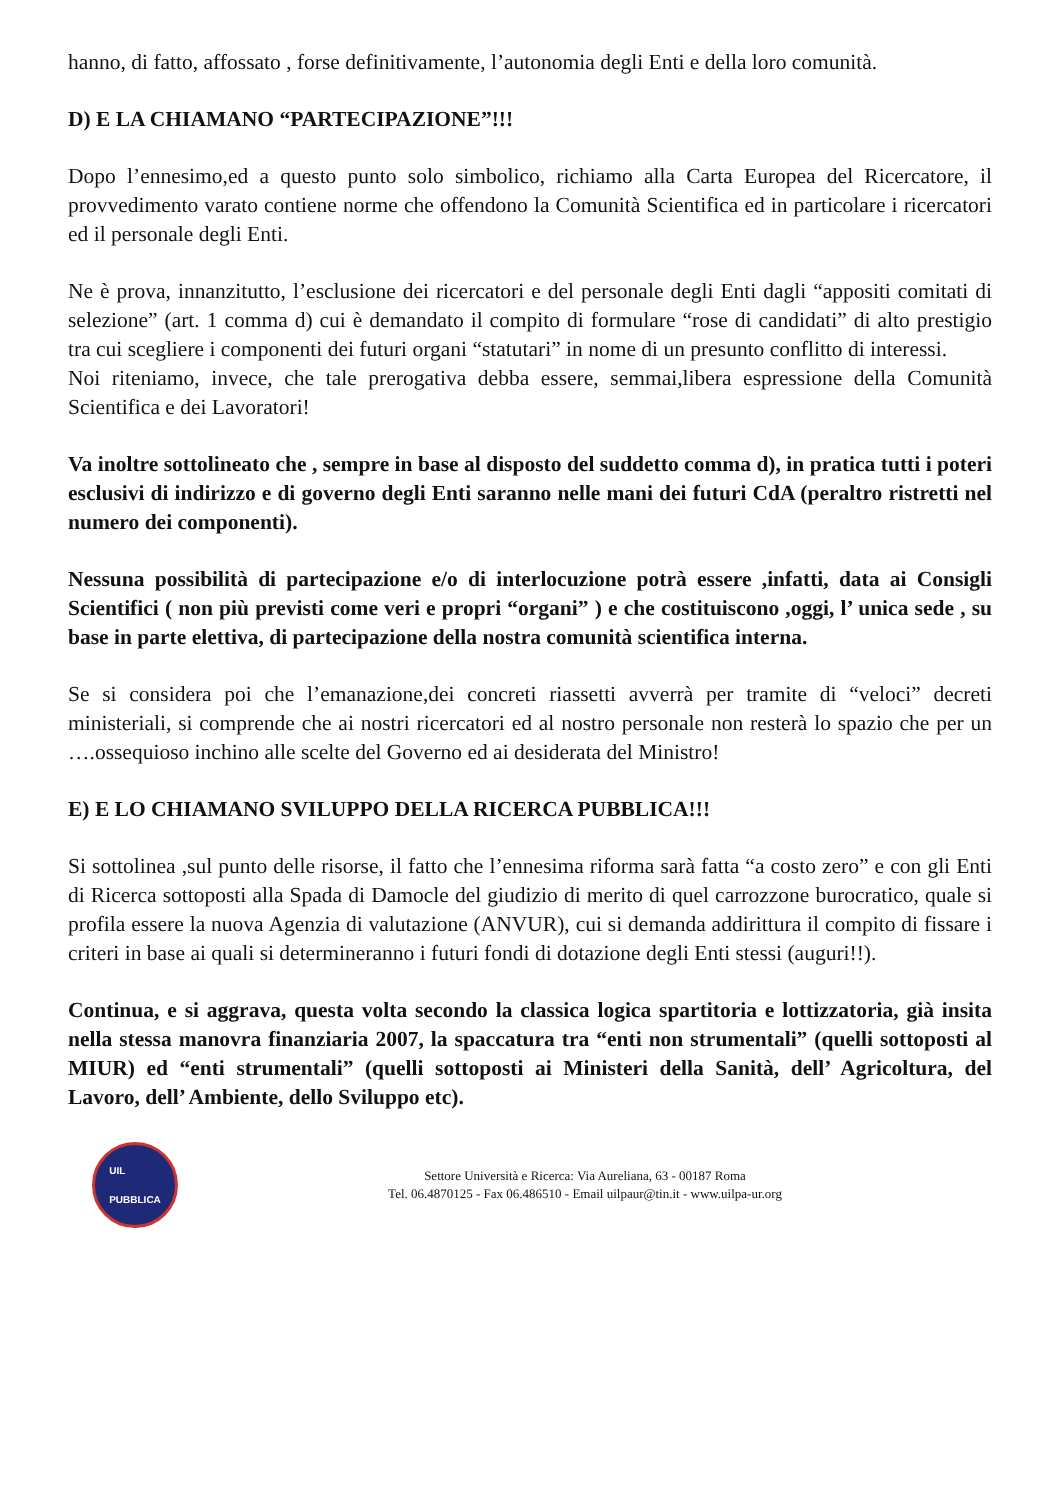hanno, di fatto, affossato , forse definitivamente, l’autonomia degli Enti e della loro comunità.
D) E LA CHIAMANO “PARTECIPAZIONE”!!!
Dopo l’ennesimo,ed a questo punto solo simbolico, richiamo alla Carta Europea del Ricercatore, il provvedimento varato contiene norme che offendono la Comunità Scientifica ed in particolare i ricercatori ed il personale degli Enti.
Ne è prova, innanzitutto, l’esclusione dei ricercatori e del personale degli Enti dagli “appositi comitati di selezione” (art. 1 comma d) cui è demandato il compito di formulare “rose di candidati” di alto prestigio tra cui scegliere i componenti dei futuri organi “statutari” in nome di un presunto conflitto di interessi.
Noi riteniamo, invece, che tale prerogativa debba essere, semmai,libera espressione della Comunità Scientifica e dei Lavoratori!
Va inoltre sottolineato che , sempre in base al disposto del suddetto comma d), in pratica tutti i poteri esclusivi di indirizzo e di governo degli Enti saranno nelle mani dei futuri CdA (peraltro ristretti nel numero dei componenti).
Nessuna possibilità di partecipazione e/o di interlocuzione potrà essere ,infatti, data ai Consigli Scientifici ( non più previsti come veri e propri “organi” ) e che costituiscono ,oggi, l’ unica sede , su base in parte elettiva, di partecipazione della nostra comunità scientifica interna.
Se si considera poi che l’emanazione,dei concreti riassetti avverrà per tramite di “veloci” decreti ministeriali, si comprende che ai nostri ricercatori ed al nostro personale non resterà lo spazio che per un ….ossequioso inchino alle scelte del Governo ed ai desiderata del Ministro!
E) E LO CHIAMANO SVILUPPO DELLA RICERCA PUBBLICA!!!
Si sottolinea ,sul punto delle risorse, il fatto che l’ennesima riforma sarà fatta “a costo zero” e con gli Enti di Ricerca sottoposti alla Spada di Damocle del giudizio di merito di quel carrozzone burocratico, quale si profila essere la nuova Agenzia di valutazione (ANVUR), cui si demanda addirittura il compito di fissare i criteri in base ai quali si determineranno i futuri fondi di dotazione degli Enti stessi (auguri!!).
Continua, e si aggrava, questa volta secondo la classica logica spartitoria e lottizzatoria, già insita nella stessa manovra finanziaria 2007, la spaccatura tra “enti non strumentali” (quelli sottoposti al MIUR) ed “enti strumentali” (quelli sottoposti ai Ministeri della Sanità, dell’ Agricoltura, del Lavoro, dell’ Ambiente, dello Sviluppo etc).
UIL
PUBBLICA
Settore Università e Ricerca: Via Aureliana, 63 - 00187 Roma
Tel. 06.4870125 - Fax 06.486510 - Email uilpaur@tin.it - www.uilpa-ur.org